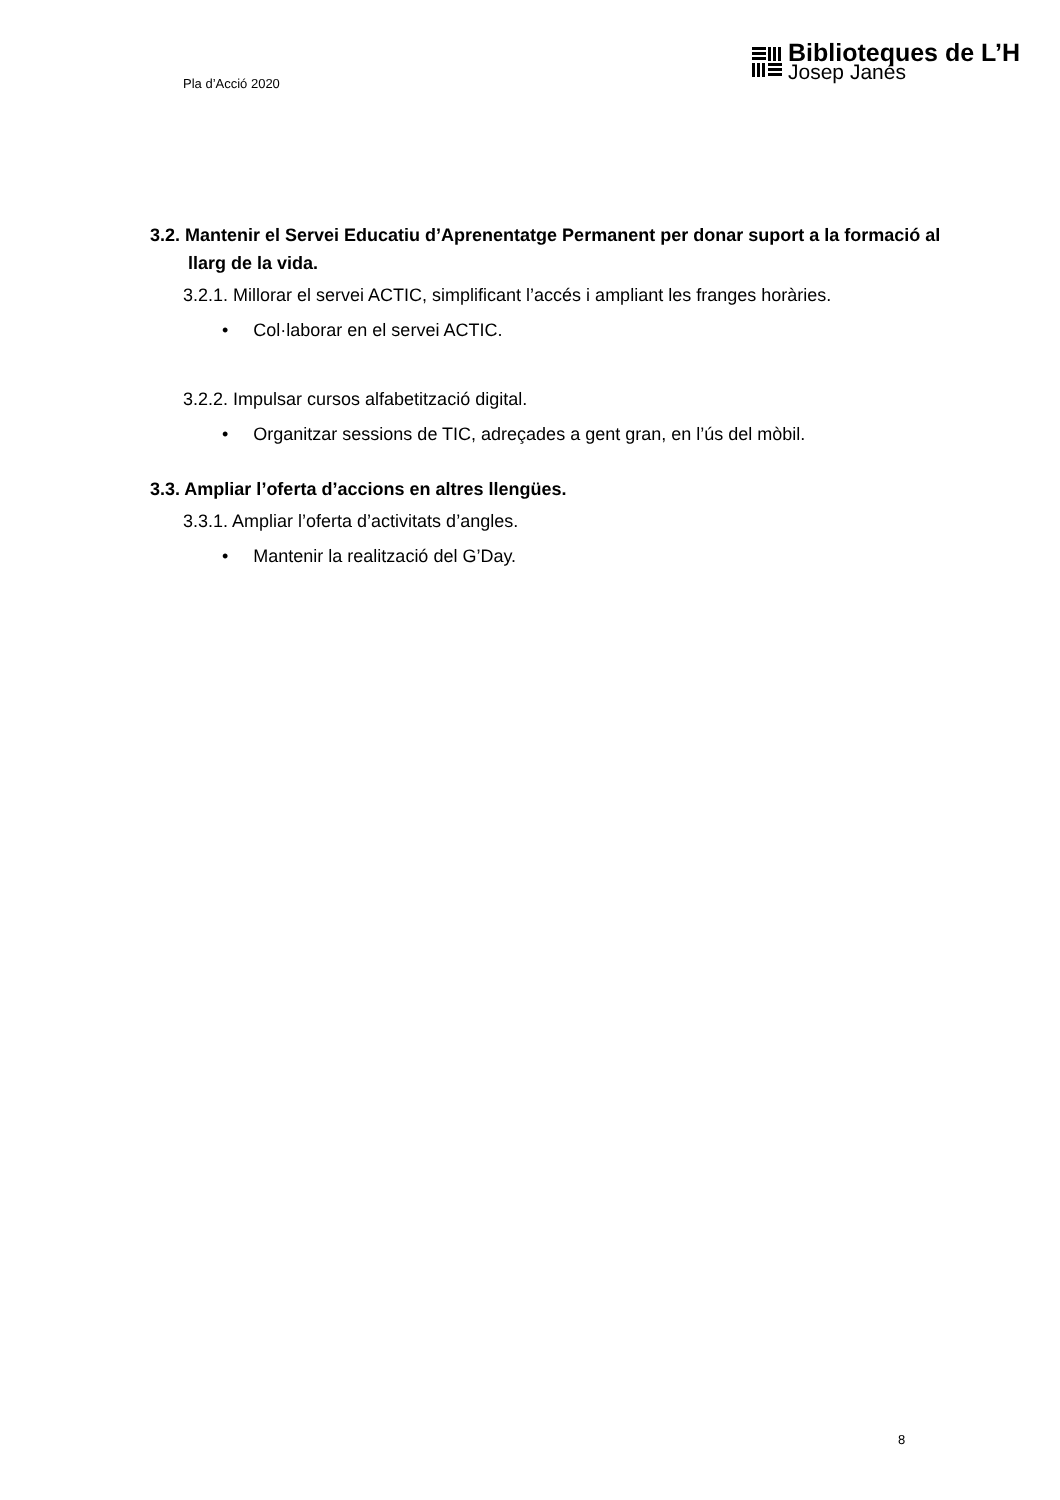Pla d’Acció 2020
Biblioteques de L’H
Josep Janés
3.2. Mantenir el Servei Educatiu d’Aprenentatge Permanent per donar suport a la formació al llarg de la vida.
3.2.1. Millorar el servei ACTIC, simplificant l’accés i ampliant les franges horàries.
• Col·laborar en el servei ACTIC.
3.2.2. Impulsar cursos alfabetització digital.
• Organitzar sessions de TIC, adreçades a gent gran, en l’ús del mòbil.
3.3. Ampliar l’oferta d’accions en altres llengües.
3.3.1. Ampliar l’oferta d’activitats d’angles.
• Mantenir la realització del G’Day.
8